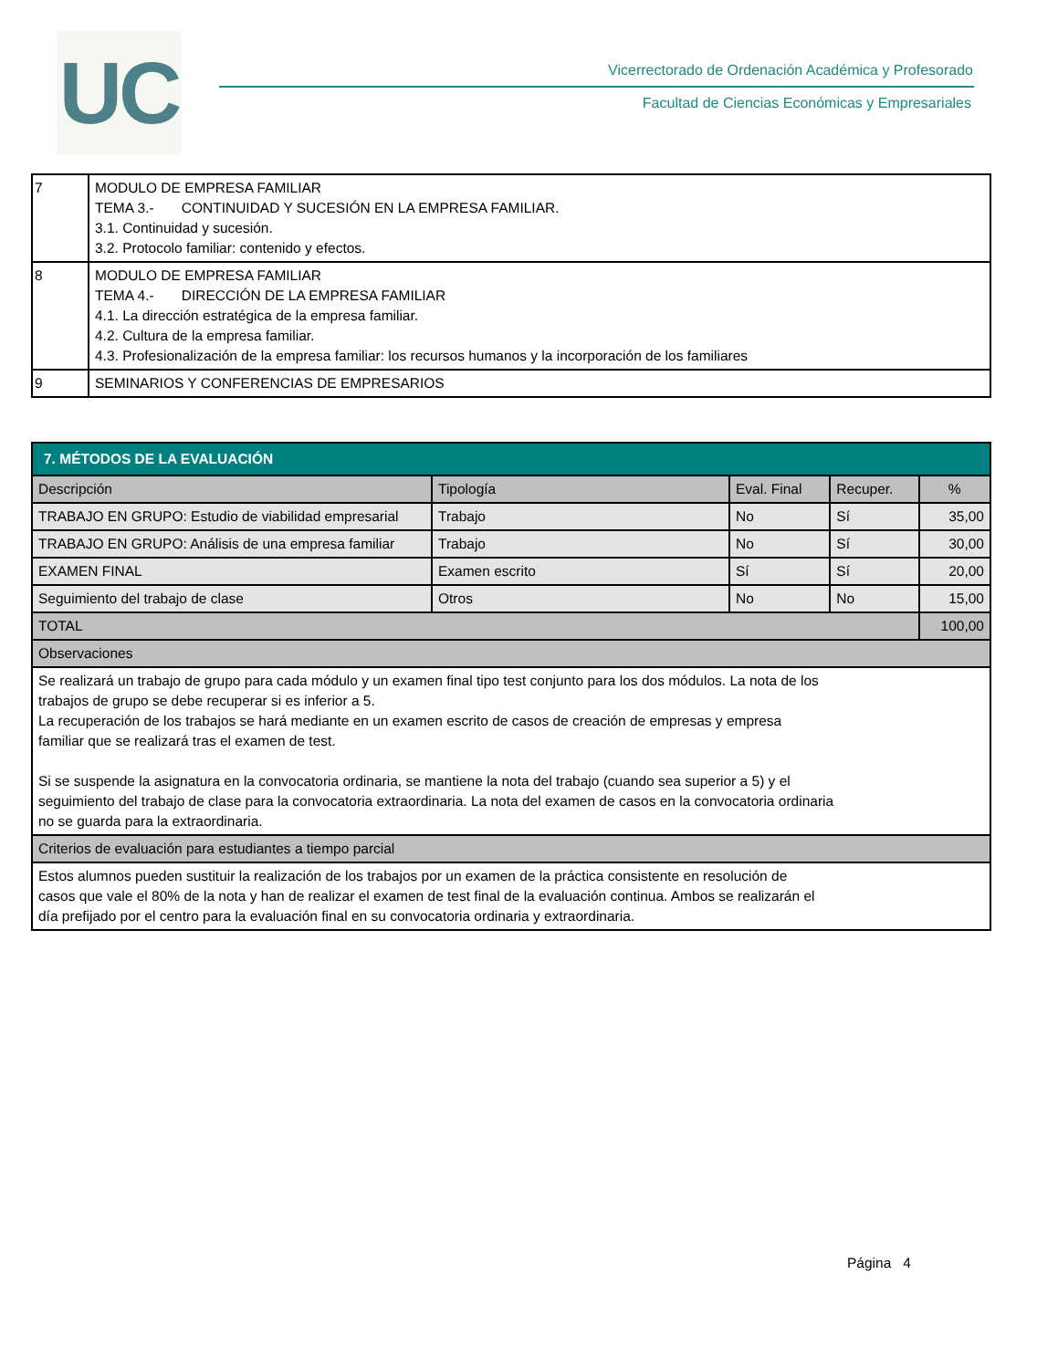UC
Vicerrectorado de Ordenación Académica y Profesorado
Facultad de Ciencias Económicas y Empresariales
| 7 | MODULO DE EMPRESA FAMILIAR TEMA 3.- CONTINUIDAD Y SUCESIÓN EN LA EMPRESA FAMILIAR. 3.1. Continuidad y sucesión. 3.2. Protocolo familiar: contenido y efectos. |
| 8 | MODULO DE EMPRESA FAMILIAR TEMA 4.- DIRECCIÓN DE LA EMPRESA FAMILIAR 4.1. La dirección estratégica de la empresa familiar. 4.2. Cultura de la empresa familiar. 4.3. Profesionalización de la empresa familiar: los recursos humanos y la incorporación de los familiares |
| 9 | SEMINARIOS Y CONFERENCIAS DE EMPRESARIOS |
| 7. MÉTODOS DE LA EVALUACIÓN | | | | |
| Descripción | Tipología | Eval. Final | Recuper. | % |
| TRABAJO EN GRUPO: Estudio de viabilidad empresarial | Trabajo | No | Sí | 35,00 |
| TRABAJO EN GRUPO: Análisis de una empresa familiar | Trabajo | No | Sí | 30,00 |
| EXAMEN FINAL | Examen escrito | Sí | Sí | 20,00 |
| Seguimiento del trabajo de clase | Otros | No | No | 15,00 |
| TOTAL | | | | 100,00 |
| Observaciones | | | | |
| Se realizará un trabajo de grupo para cada módulo y un examen final tipo test conjunto para los dos módulos. La nota de los trabajos de grupo se debe recuperar si es inferior a 5. La recuperación de los trabajos se hará mediante en un examen escrito de casos de creación de empresas y empresa familiar que se realizará tras el examen de test. Si se suspende la asignatura en la convocatoria ordinaria, se mantiene la nota del trabajo (cuando sea superior a 5) y el seguimiento del trabajo de clase para la convocatoria extraordinaria. La nota del examen de casos en la convocatoria ordinaria no se guarda para la extraordinaria. | | | | |
| Criterios de evaluación para estudiantes a tiempo parcial | | | | |
| Estos alumnos pueden sustituir la realización de los trabajos por un examen de la práctica consistente en resolución de casos que vale el 80% de la nota y han de realizar el examen de test final de la evaluación continua. Ambos se realizarán el día prefijado por el centro para la evaluación final en su convocatoria ordinaria y extraordinaria. | | | | |
Página 4